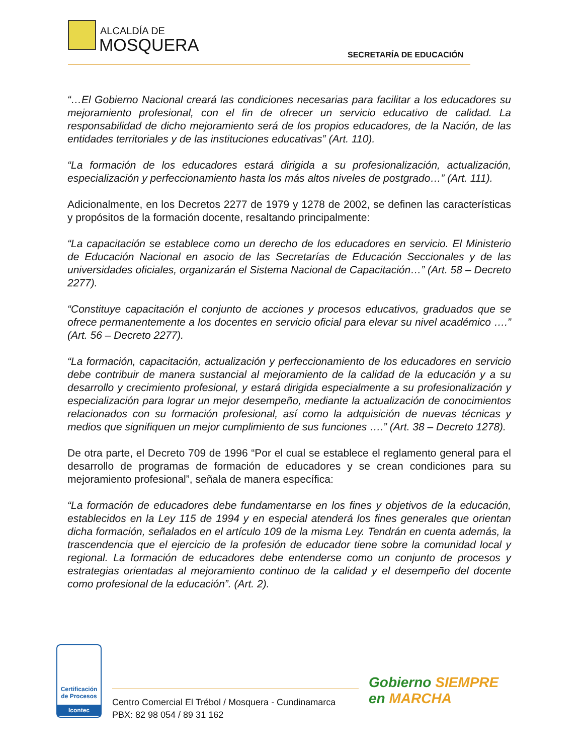ALCALDÍA DE
MOSQUERA SECRETARÍA DE EDUCACIÓN
“…El Gobierno Nacional creará las condiciones necesarias para facilitar a los educadores su mejoramiento profesional, con el fin de ofrecer un servicio educativo de calidad. La responsabilidad de dicho mejoramiento será de los propios educadores, de la Nación, de las entidades territoriales y de las instituciones educativas” (Art. 110).
“La formación de los educadores estará dirigida a su profesionalización, actualización, especialización y perfeccionamiento hasta los más altos niveles de postgrado…” (Art. 111).
Adicionalmente, en los Decretos 2277 de 1979 y 1278 de 2002, se definen las características y propósitos de la formación docente, resaltando principalmente:
“La capacitación se establece como un derecho de los educadores en servicio. El Ministerio de Educación Nacional en asocio de las Secretarías de Educación Seccionales y de las universidades oficiales, organizarán el Sistema Nacional de Capacitación…” (Art. 58 – Decreto 2277).
“Constituye capacitación el conjunto de acciones y procesos educativos, graduados que se ofrece permanentemente a los docentes en servicio oficial para elevar su nivel académico ….” (Art. 56 – Decreto 2277).
“La formación, capacitación, actualización y perfeccionamiento de los educadores en servicio debe contribuir de manera sustancial al mejoramiento de la calidad de la educación y a su desarrollo y crecimiento profesional, y estará dirigida especialmente a su profesionalización y especialización para lograr un mejor desempeño, mediante la actualización de conocimientos relacionados con su formación profesional, así como la adquisición de nuevas técnicas y medios que signifiquen un mejor cumplimiento de sus funciones ….” (Art. 38 – Decreto 1278).
De otra parte, el Decreto 709 de 1996 “Por el cual se establece el reglamento general para el desarrollo de programas de formación de educadores y se crean condiciones para su mejoramiento profesional”, señala de manera específica:
“La formación de educadores debe fundamentarse en los fines y objetivos de la educación, establecidos en la Ley 115 de 1994 y en especial atenderá los fines generales que orientan dicha formación, señalados en el artículo 109 de la misma Ley. Tendrán en cuenta además, la trascendencia que el ejercicio de la profesión de educador tiene sobre la comunidad local y regional. La formación de educadores debe entenderse como un conjunto de procesos y estrategias orientadas al mejoramiento continuo de la calidad y el desempeño del docente como profesional de la educación”. (Art. 2).
Certificación de Procesos
Icontec
Centro Comercial El Trébol / Mosquera - Cundinamarca
PBX: 82 98 054 / 89 31 162
Gobierno SIEMPRE
en MARCHA